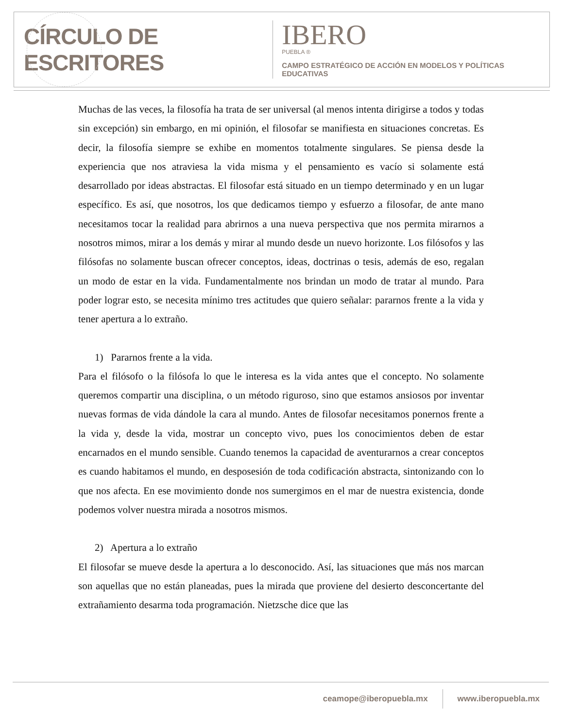CÍRCULO DE ESCRITORES
IBERO
PUEBLA ®
CAMPO ESTRATÉGICO DE ACCIÓN EN MODELOS Y POLÍTICAS EDUCATIVAS
Muchas de las veces, la filosofía ha trata de ser universal (al menos intenta dirigirse a todos y todas sin excepción) sin embargo, en mi opinión, el filosofar se manifiesta en situaciones concretas. Es decir, la filosofía siempre se exhibe en momentos totalmente singulares. Se piensa desde la experiencia que nos atraviesa la vida misma y el pensamiento es vacío si solamente está desarrollado por ideas abstractas. El filosofar está situado en un tiempo determinado y en un lugar específico. Es así, que nosotros, los que dedicamos tiempo y esfuerzo a filosofar, de ante mano necesitamos tocar la realidad para abrirnos a una nueva perspectiva que nos permita mirarnos a nosotros mimos, mirar a los demás y mirar al mundo desde un nuevo horizonte. Los filósofos y las filósofas no solamente buscan ofrecer conceptos, ideas, doctrinas o tesis, además de eso, regalan un modo de estar en la vida. Fundamentalmente nos brindan un modo de tratar al mundo. Para poder lograr esto, se necesita mínimo tres actitudes que quiero señalar: pararnos frente a la vida y tener apertura a lo extraño.
1) Pararnos frente a la vida.
Para el filósofo o la filósofa lo que le interesa es la vida antes que el concepto. No solamente queremos compartir una disciplina, o un método riguroso, sino que estamos ansiosos por inventar nuevas formas de vida dándole la cara al mundo. Antes de filosofar necesitamos ponernos frente a la vida y, desde la vida, mostrar un concepto vivo, pues los conocimientos deben de estar encarnados en el mundo sensible. Cuando tenemos la capacidad de aventurarnos a crear conceptos es cuando habitamos el mundo, en desposesión de toda codificación abstracta, sintonizando con lo que nos afecta. En ese movimiento donde nos sumergimos en el mar de nuestra existencia, donde podemos volver nuestra mirada a nosotros mismos.
2) Apertura a lo extraño
El filosofar se mueve desde la apertura a lo desconocido. Así, las situaciones que más nos marcan son aquellas que no están planeadas, pues la mirada que proviene del desierto desconcertante del extrañamiento desarma toda programación. Nietzsche dice que las
ceamope@iberopuebla.mx www.iberopuebla.mx